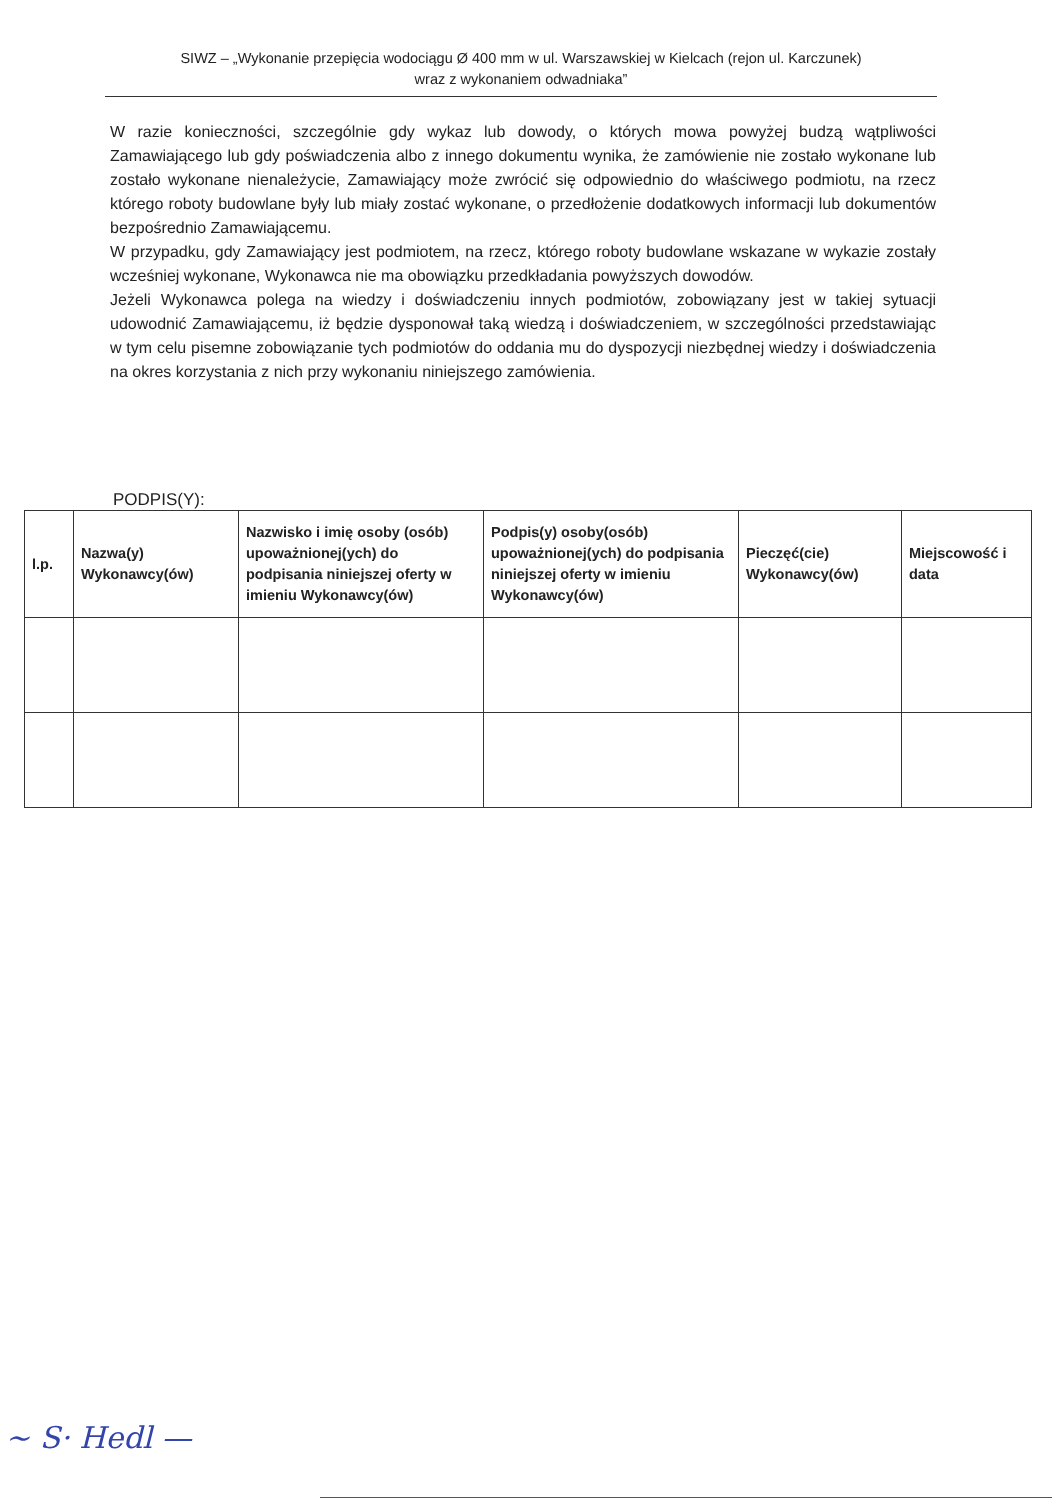SIWZ – „Wykonanie przepięcia wodociągu Ø 400 mm w ul. Warszawskiej w Kielcach (rejon ul. Karczunek)
wraz z wykonaniem odwadniaka”
W razie konieczności, szczególnie gdy wykaz lub dowody, o których mowa powyżej budzą wątpliwości Zamawiającego lub gdy poświadczenia albo z innego dokumentu wynika, że zamówienie nie zostało wykonane lub zostało wykonane nienależycie, Zamawiający może zwrócić się odpowiednio do właściwego podmiotu, na rzecz którego roboty budowlane były lub miały zostać wykonane, o przedłożenie dodatkowych informacji lub dokumentów bezpośrednio Zamawiającemu.
W przypadku, gdy Zamawiający jest podmiotem, na rzecz, którego roboty budowlane wskazane w wykazie zostały wcześniej wykonane, Wykonawca nie ma obowiązku przedkładania powyższych dowodów.
Jeżeli Wykonawca polega na wiedzy i doświadczeniu innych podmiotów, zobowiązany jest w takiej sytuacji udowodnić Zamawiającemu, iż będzie dysponował taką wiedzą i doświadczeniem, w szczególności przedstawiając w tym celu pisemne zobowiązanie tych podmiotów do oddania mu do dyspozycji niezbędnej wiedzy i doświadczenia na okres korzystania z nich przy wykonaniu niniejszego zamówienia.
PODPIS(Y):
| l.p. | Nazwa(y) Wykonawcy(ów) | Nazwisko i imię osoby (osób) upoważnionej(ych) do podpisania niniejszej oferty w imieniu Wykonawcy(ów) | Podpis(y) osoby(osób) upoważnionej(ych) do podpisania niniejszej oferty w imieniu Wykonawcy(ów) | Pieczęć(cie) Wykonawcy(ów) | Miejscowość i data |
| --- | --- | --- | --- | --- | --- |
~ S· Hedl —